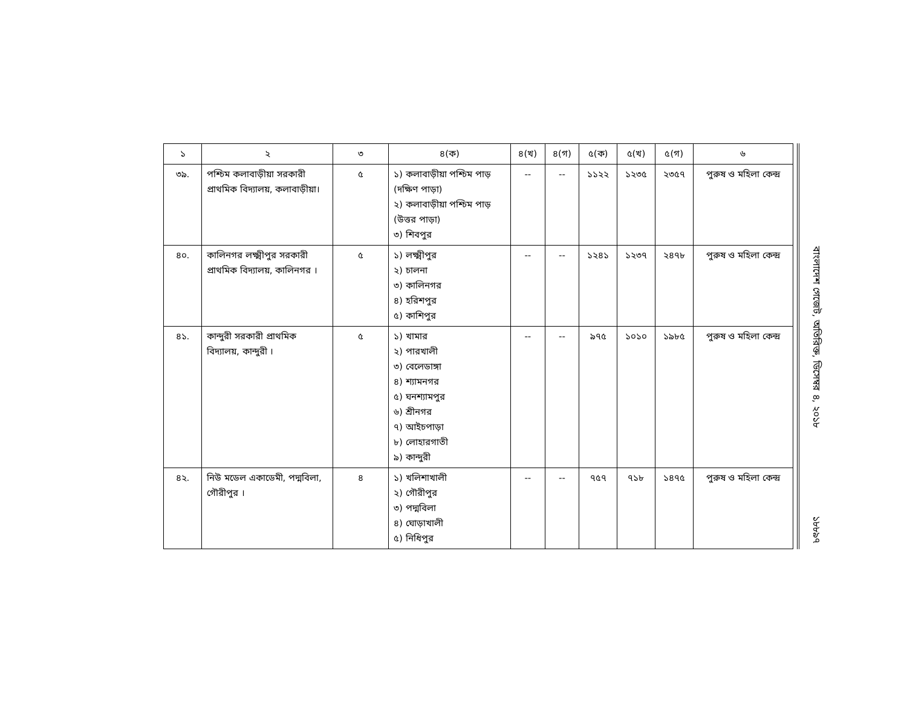| ১ | ২ | ৩ | ৪(ক) | ৪(খ) | ৪(গ) | ৫(ক) | ৫(খ) | ৫(গ) | ৬ |
| --- | --- | --- | --- | --- | --- | --- | --- | --- | --- |
| ৩৯. | পশ্চিম কলাবাড়ীয়া সরকারী প্রাথমিক বিদ্যালয়, কলাবাড়ীয়া। | ৫ | ১) কলাবাড়ীয়া পশ্চিম পাড় (দক্ষিণ পাড়া) ২) কলাবাড়ীয়া পশ্চিম পাড় (উত্তর পাড়া) ৩) শিবপুর | -- | -- | ১১২২ | ১২৩৫ | ২৩৫৭ | পুরুষ ও মহিলা কেন্দ্র |
| ৪০. | কালিনগর লক্ষ্মীপুর সরকারী প্রাথমিক বিদ্যালয়, কালিনগর । | ৫ | ১) লক্ষ্মীপুর ২) চালনা ৩) কালিনগর ৪) হরিশপুর ৫) কাশিপুর | -- | -- | ১২৪১ | ১২৩৭ | ২৪৭৮ | পুরুষ ও মহিলা কেন্দ্র |
| ৪১. | কান্দুরী সরকারী প্রাথমিক বিদ্যালয়, কান্দুরী । | ৫ | ১) খামার ২) পারখালী ৩) বেলেডাঙ্গা ৪) শ্যামনগর ৫) ঘনশ্যামপুর ৬) শ্রীনগর ৭) আইচপাড়া ৮) লোহারগাতী ৯) কান্দুরী | -- | -- | ৯৭৫ | ১০১০ | ১৯৮৫ | পুরুষ ও মহিলা কেন্দ্র |
| ৪২. | নিউ মডেল একাডেমী, পদ্মবিলা, গৌরীপুর । | ৪ | ১) খলিশাখালী ২) গৌরীপুর ৩) পদ্মবিলা ৪) ঘোড়াখালী ৫) নিধিপুর | -- | -- | ৭৫৭ | ৭১৮ | ১৪৭৫ | পুরুষ ও মহিলা কেন্দ্র |
বাংলাদেশ গেজেট, অতিরিক্ত, ডিসেম্বর ৪, ২০১৮
১৮৮৯৭